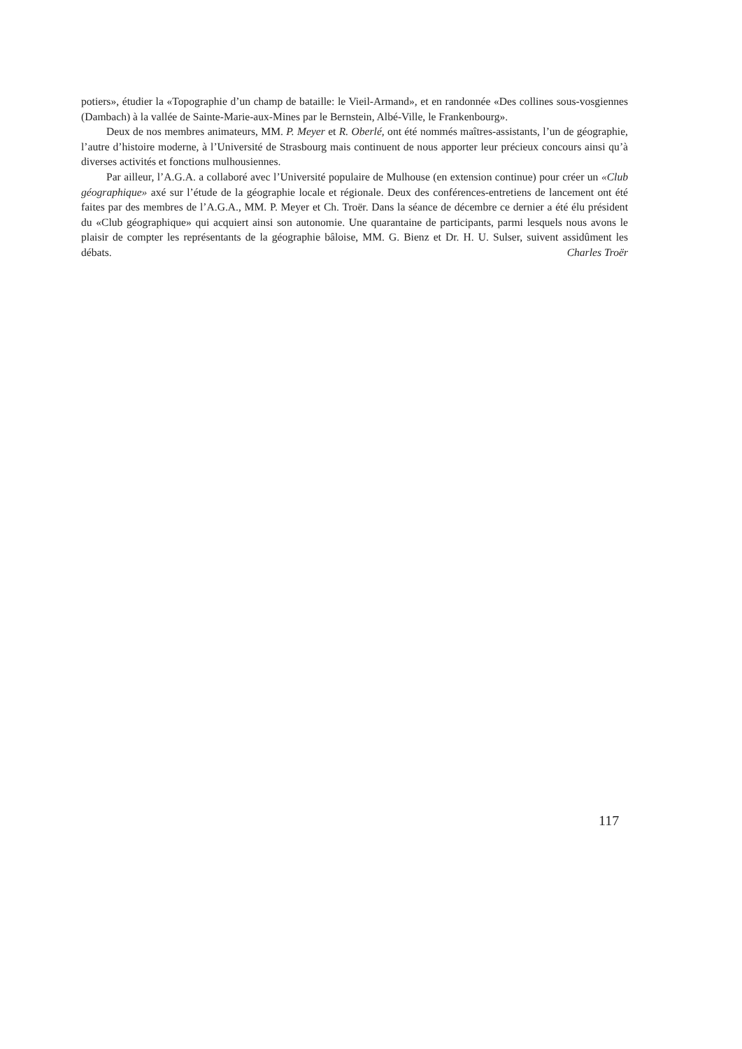potiers», étudier la «Topographie d’un champ de bataille: le Vieil-Armand», et en randonnée «Des collines sous-vosgiennes (Dambach) à la vallée de Sainte-Marie-aux-Mines par le Bernstein, Albé-Ville, le Frankenbourg».
Deux de nos membres animateurs, MM. P. Meyer et R. Oberlé, ont été nommés maîtres-assistants, l’un de géographie, l’autre d’histoire moderne, à l’Université de Strasbourg mais continuent de nous apporter leur précieux concours ainsi qu’à diverses activités et fonctions mulhousiennes.
Par ailleur, l’A.G.A. a collaboré avec l’Université populaire de Mulhouse (en extension continue) pour créer un «Club géographique» axé sur l’étude de la géographie locale et régionale. Deux des conférences-entretiens de lancement ont été faites par des membres de l’A.G.A., MM. P. Meyer et Ch. Troër. Dans la séance de décembre ce dernier a été élu président du «Club géographique» qui acquiert ainsi son autonomie. Une quarantaine de participants, parmi lesquels nous avons le plaisir de compter les représentants de la géographie bâloise, MM. G. Bienz et Dr. H. U. Sulser, suivent assidûment les débats. Charles Troër
117